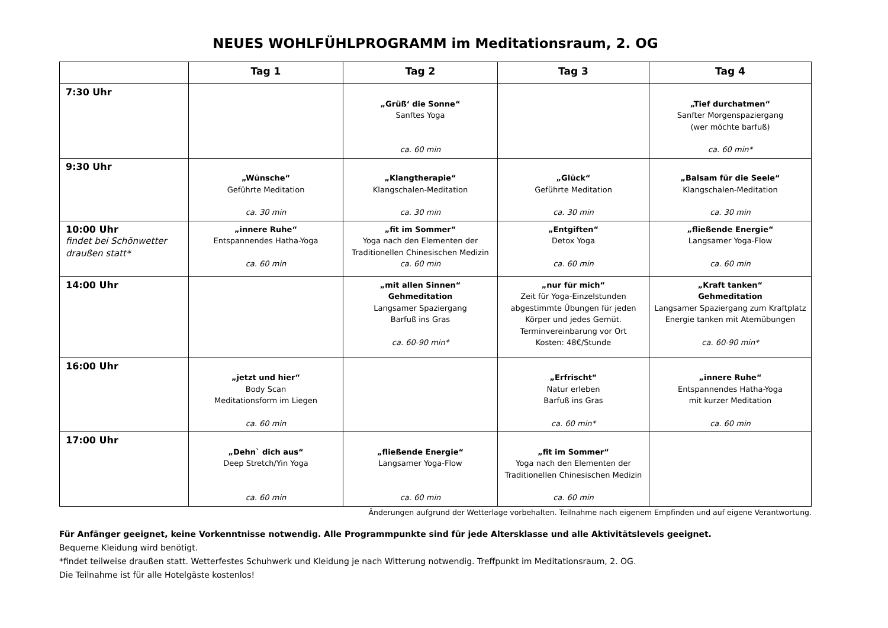NEUES WOHLFÜHLPROGRAMM im Meditationsraum, 2. OG
| | Tag 1 | Tag 2 | Tag 3 | Tag 4 |
| --- | --- | --- | --- | --- |
| 7:30 Uhr | | „Grüß‘ die Sonne“ Sanftes Yoga ca. 60 min | | „Tief durchatmen“ Sanfter Morgenspaziergang (wer möchte barfuß) ca. 60 min* |
| 9:30 Uhr | „Wünsche“ Geführte Meditation ca. 30 min | „Klangtherapie“ Klangschalen-Meditation ca. 30 min | „Glück“ Geführte Meditation ca. 30 min | „Balsam für die Seele“ Klangschalen-Meditation ca. 30 min |
| 10:00 Uhr findet bei Schönwetter draußen statt* | „innere Ruhe“ Entspannendes Hatha-Yoga ca. 60 min | „fit im Sommer“ Yoga nach den Elementen der Traditionellen Chinesischen Medizin ca. 60 min | „Entgiften“ Detox Yoga ca. 60 min | „fließende Energie“ Langsamer Yoga-Flow ca. 60 min |
| 14:00 Uhr | | „mit allen Sinnen“ Gehmeditation Langsamer Spaziergang Barfuß ins Gras ca. 60-90 min* | „nur für mich“ Zeit für Yoga-Einzelstunden abgestimmte Übungen für jeden Körper und jedes Gemüt. Terminvereinbarung vor Ort Kosten: 48€/Stunde | „Kraft tanken“ Gehmeditation Langsamer Spaziergang zum Kraftplatz Energie tanken mit Atemübungen ca. 60-90 min* |
| 16:00 Uhr | „jetzt und hier“ Body Scan Meditationsform im Liegen ca. 60 min | | „Erfrischt“ Natur erleben Barfuß ins Gras ca. 60 min* | „innere Ruhe“ Entspannendes Hatha-Yoga mit kurzer Meditation ca. 60 min |
| 17:00 Uhr | „Dehn` dich aus“ Deep Stretch/Yin Yoga ca. 60 min | „fließende Energie“ Langsamer Yoga-Flow ca. 60 min | „fit im Sommer“ Yoga nach den Elementen der Traditionellen Chinesischen Medizin ca. 60 min | |
Änderungen aufgrund der Wetterlage vorbehalten. Teilnahme nach eigenem Empfinden und auf eigene Verantwortung.
Für Anfänger geeignet, keine Vorkenntnisse notwendig. Alle Programmpunkte sind für jede Altersklasse und alle Aktivitätslevels geeignet.
Bequeme Kleidung wird benötigt.
*findet teilweise draußen statt. Wetterfestes Schuhwerk und Kleidung je nach Witterung notwendig. Treffpunkt im Meditationsraum, 2. OG.
Die Teilnahme ist für alle Hotelgäste kostenlos!